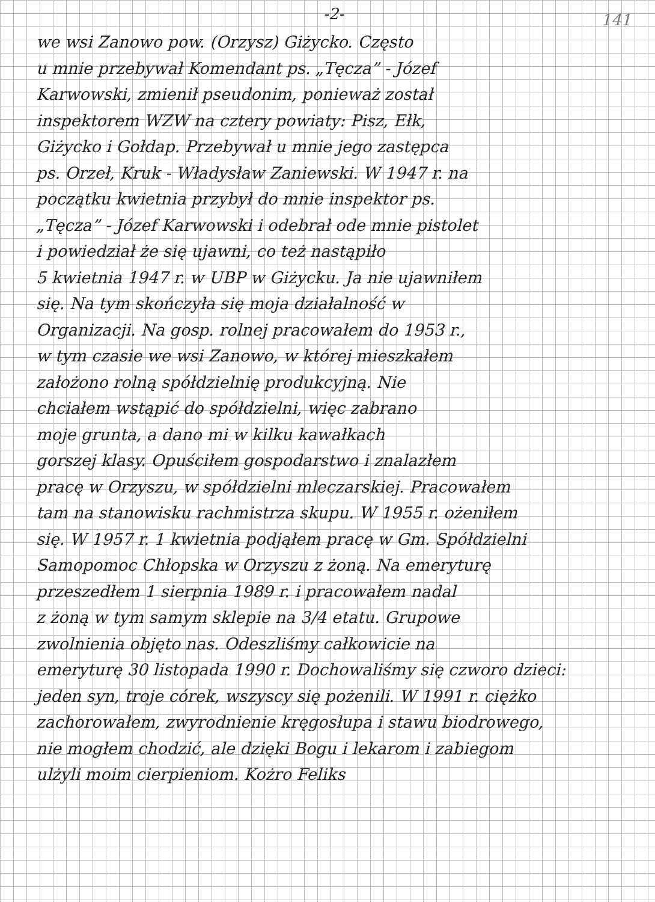-2-
141
we wsi Zanowo pow. (Orzysz) Giżycko. Często
u mnie przebywał Komendant ps. „Tęcza” - Józef
Karwowski, zmienił pseudonim, ponieważ został
inspektorem WZW na cztery powiaty: Pisz, Ełk,
Giżycko i Gołdap. Przebywał u mnie jego zastępca
ps. Orzeł, Kruk - Władysław Zaniewski. W 1947 r. na
początku kwietnia przybył do mnie inspektor ps.
„Tęcza” - Józef Karwowski i odebrał ode mnie pistolet
i powiedział że się ujawni, co też nastąpiło
5 kwietnia 1947 r. w UBP w Giżycku. Ja nie ujawniłem
się. Na tym skończyła się moja działalność w
Organizacji. Na gosp. rolnej pracowałem do 1953 r.,
w tym czasie we wsi Zanowo, w której mieszkałem
założono rolną spółdzielnię produkcyjną. Nie
chciałem wstąpić do spółdzielni, więc zabrano
moje grunta, a dano mi w kilku kawałkach
gorszej klasy. Opuściłem gospodarstwo i znalazłem
pracę w Orzyszu, w spółdzielni mleczarskiej. Pracowałem
tam na stanowisku rachmistrza skupu. W 1955 r. ożeniłem
się. W 1957 r. 1 kwietnia podjąłem pracę w Gm. Spółdzielni
Samopomoc Chłopska w Orzyszu z żoną. Na emeryturę
przeszedłem 1 sierpnia 1989 r. i pracowałem nadal
z żoną w tym samym sklepie na 3/4 etatu. Grupowe
zwolnienia objęto nas. Odeszliśmy całkowicie na
emeryturę 30 listopada 1990 r. Dochowaliśmy się czworo dzieci:
jeden syn, troje córek, wszyscy się pożenili. W 1991 r. ciężko
zachorowałem, zwyrodnienie kręgosłupa i stawu biodrowego,
nie mogłem chodzić, ale dzięki Bogu i lekarom i zabiegom
ulżyli moim cierpieniom. Kożro Feliks